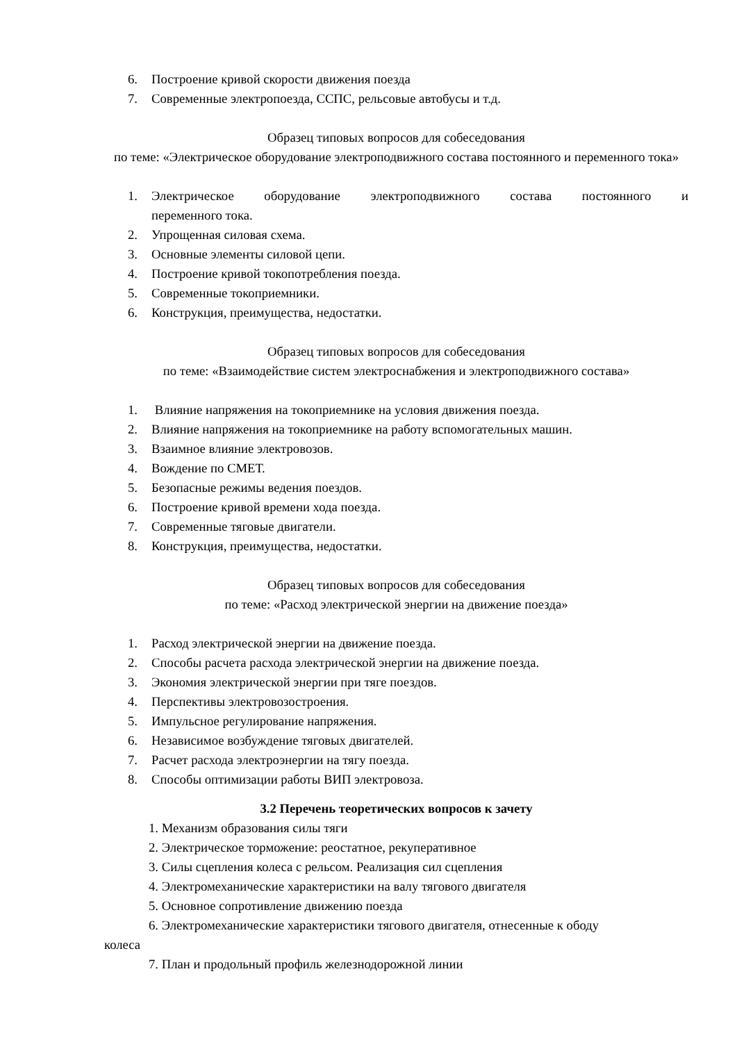6. Построение кривой скорости движения поезда
7. Современные электропоезда, ССПС, рельсовые автобусы и т.д.
Образец типовых вопросов для собеседования
по теме: «Электрическое оборудование электроподвижного состава постоянного и переменного тока»
1. Электрическое оборудование электроподвижного состава постоянного и
переменного тока.
2. Упрощенная силовая схема.
3. Основные элементы силовой цепи.
4. Построение кривой токопотребления поезда.
5. Современные токоприемники.
6. Конструкция, преимущества, недостатки.
Образец типовых вопросов для собеседования
по теме: «Взаимодействие систем электроснабжения и электроподвижного состава»
1. Влияние напряжения на токоприемнике на условия движения поезда.
2. Влияние напряжения на токоприемнике на работу вспомогательных машин.
3. Взаимное влияние электровозов.
4. Вождение по СМЕТ.
5. Безопасные режимы ведения поездов.
6. Построение кривой времени хода поезда.
7. Современные тяговые двигатели.
8. Конструкция, преимущества, недостатки.
Образец типовых вопросов для собеседования
по теме: «Расход электрической энергии на движение поезда»
1. Расход электрической энергии на движение поезда.
2. Способы расчета расхода электрической энергии на движение поезда.
3. Экономия электрической энергии при тяге поездов.
4. Перспективы электровозостроения.
5. Импульсное регулирование напряжения.
6. Независимое возбуждение тяговых двигателей.
7. Расчет расхода электроэнергии на тягу поезда.
8. Способы оптимизации работы ВИП электровоза.
3.2 Перечень теоретических вопросов к зачету
1. Механизм образования силы тяги
2. Электрическое торможение: реостатное, рекуперативное
3. Силы сцепления колеса с рельсом. Реализация сил сцепления
4. Электромеханические характеристики на валу тягового двигателя
5. Основное сопротивление движению поезда
6. Электромеханические характеристики тягового двигателя, отнесенные к ободу
колеса
7. План и продольный профиль железнодорожной линии